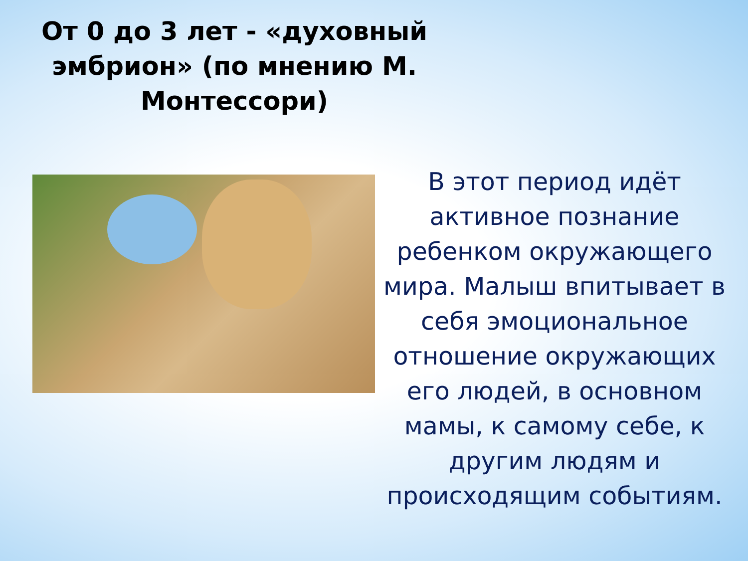От 0 до 3 лет - «духовный эмбрион» (по мнению М. Монтессори)
В этот период идёт активное познание ребенком окружающего мира. Малыш впитывает в себя эмоциональное отношение окружающих его людей, в основном мамы, к самому себе, к другим людям и происходящим событиям.